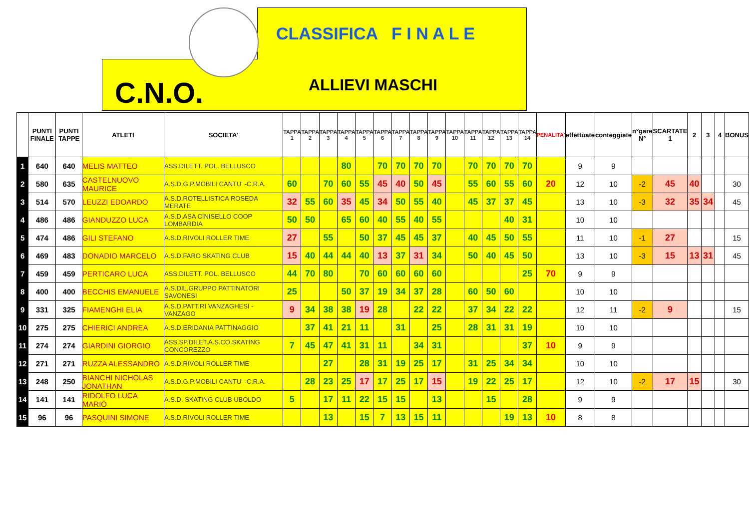CLASSIFICA F I N A L E
C.N.O. ALLIEVI MASCHI
| | PUNTI FINALE | PUNTI TAPPE | ATLETI | SOCIETA' | TAPPA 1 | TAPPA 2 | TAPPA 3 | TAPPA 4 | TAPPA 5 | TAPPA 6 | TAPPA 7 | TAPPA 8 | TAPPA 9 | TAPPA 10 | TAPPA 11 | TAPPA 12 | TAPPA 13 | TAPPA 14 | PENALITA' | effettuate | conteggiate | n°gare N° | SCARTATE 1 | 2 | 3 | 4 | BONUS |
| --- | --- | --- | --- | --- | --- | --- | --- | --- | --- | --- | --- | --- | --- | --- | --- | --- | --- | --- | --- | --- | --- | --- | --- | --- | --- | --- | --- |
| 1 | 640 | 640 | MELIS MATTEO | ASS.DILETT. POL. BELLUSCO | | | | 80 | | 70 | 70 | 70 | 70 | | 70 | 70 | 70 | 70 | | 9 | 9 | | | | | | |
| 2 | 580 | 635 | CASTELNUOVO MAURICE | A.S.D.G.P.MOBILI CANTU' -C.R.A. | 60 | | 70 | 60 | 55 | 45 | 40 | 50 | 45 | | 55 | 60 | 55 | 60 | 20 | 12 | 10 | -2 | 45 | 40 | | | 30 |
| 3 | 514 | 570 | LEUZZI EDOARDO | A.S.D.ROTELLISTICA ROSEDA MERATE | 32 | 55 | 60 | 35 | 45 | 34 | 50 | 55 | 40 | | 45 | 37 | 37 | 45 | | 13 | 10 | -3 | 32 | 35 | 34 | | 45 |
| 4 | 486 | 486 | GIANDUZZO LUCA | A.S.D.ASA CINISELLO COOP LOMBARDIA | 50 | 50 | | 65 | 60 | 40 | 55 | 40 | 55 | | | | 40 | 31 | | 10 | 10 | | | | | | |
| 5 | 474 | 486 | GILI STEFANO | A.S.D.RIVOLI ROLLER TIME | 27 | | 55 | | 50 | 37 | 45 | 45 | 37 | | 40 | 45 | 50 | 55 | | 11 | 10 | -1 | 27 | | | | 15 |
| 6 | 469 | 483 | DONADIO MARCELO | A.S.D.FARO SKATING CLUB | 15 | 40 | 44 | 44 | 40 | 13 | 37 | 31 | 34 | | 50 | 40 | 45 | 50 | | 13 | 10 | -3 | 15 | 13 | 31 | | 45 |
| 7 | 459 | 459 | PERTICARO LUCA | ASS.DILETT. POL. BELLUSCO | 44 | 70 | 80 | | 70 | 60 | 60 | 60 | 60 | | | | | 25 | 70 | 9 | 9 | | | | | | |
| 8 | 400 | 400 | BECCHIS EMANUELE | A.S.DIL.GRUPPO PATTINATORI SAVONESI | 25 | | | 50 | 37 | 19 | 34 | 37 | 28 | | 60 | 50 | 60 | | | 10 | 10 | | | | | | |
| 9 | 331 | 325 | FIAMENGHI ELIA | A.S.D.PATT.RI VANZAGHESI - VANZAGO | 9 | 34 | 38 | 38 | 19 | 28 | | 22 | 22 | | 37 | 34 | 22 | 22 | | 12 | 11 | -2 | 9 | | | | 15 |
| 10 | 275 | 275 | CHIERICI ANDREA | A.S.D.ERIDANIA PATTINAGGIO | | 37 | 41 | 21 | 11 | | 31 | | 25 | | 28 | 31 | 31 | 19 | | 10 | 10 | | | | | | |
| 11 | 274 | 274 | GIARDINI GIORGIO | ASS.SP.DILET.A.S.CO.SKATING CONCOREZZO | 7 | 45 | 47 | 41 | 31 | 11 | | 34 | 31 | | | | | 37 | 10 | 9 | 9 | | | | | | |
| 12 | 271 | 271 | RUZZA ALESSANDRO | A.S.D.RIVOLI ROLLER TIME | | | 27 | | 28 | 31 | 19 | 25 | 17 | | 31 | 25 | 34 | 34 | | 10 | 10 | | | | | | |
| 13 | 248 | 250 | BIANCHI NICHOLAS JONATHAN | A.S.D.G.P.MOBILI CANTU' -C.R.A. | | 28 | 23 | 25 | 17 | 17 | 25 | 17 | 15 | | 19 | 22 | 25 | 17 | | 12 | 10 | -2 | 17 | 15 | | | 30 |
| 14 | 141 | 141 | RIDOLFO LUCA MARIO | A.S.D. SKATING CLUB UBOLDO | 5 | | 17 | 11 | 22 | 15 | 15 | | 13 | | | 15 | | 28 | | 9 | 9 | | | | | | |
| 15 | 96 | 96 | PASQUINI SIMONE | A.S.D.RIVOLI ROLLER TIME | | | 13 | | 15 | 7 | 13 | 15 | 11 | | | | 19 | 13 | 10 | 8 | 8 | | | | | | |